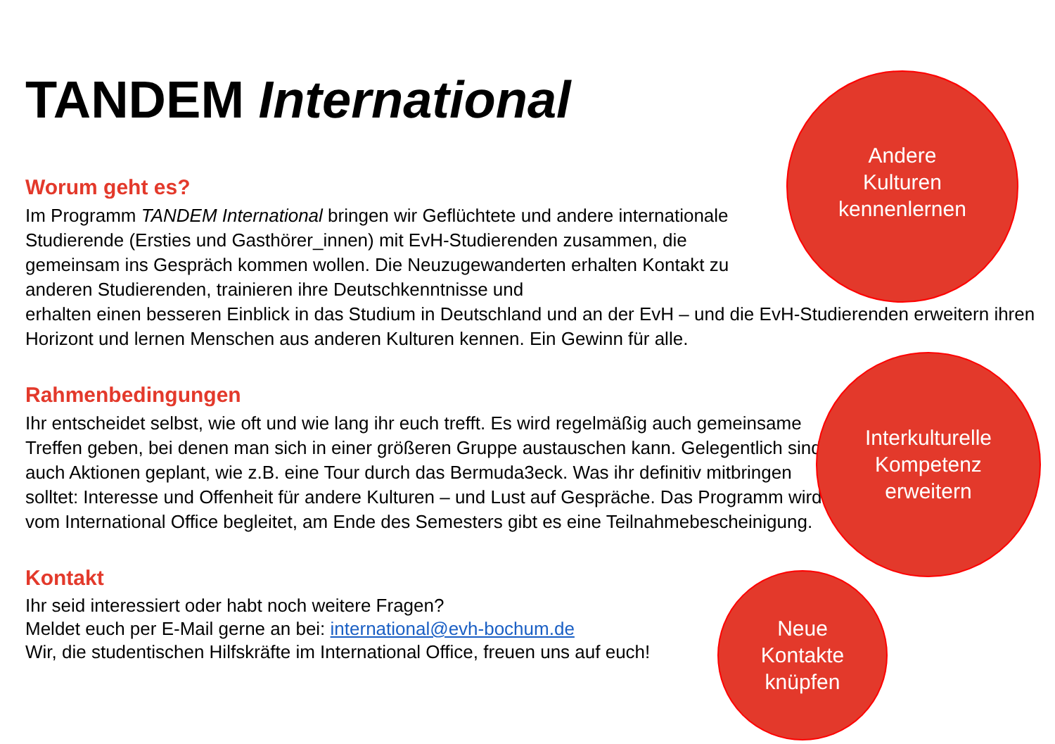TANDEM International
Worum geht es?
Im Programm TANDEM International bringen wir Geflüchtete und andere internationale Studierende (Ersties und Gasthörer_innen) mit EvH-Studierenden zusammen, die gemeinsam ins Gespräch kommen wollen. Die Neuzugewanderten erhalten Kontakt zu anderen Studierenden, trainieren ihre Deutschkenntnisse und
erhalten einen besseren Einblick in das Studium in Deutschland und an der EvH – und die EvH-Studierenden erweitern ihren Horizont und lernen Menschen aus anderen Kulturen kennen. Ein Gewinn für alle.
Rahmenbedingungen
Ihr entscheidet selbst, wie oft und wie lang ihr euch trefft. Es wird regelmäßig auch gemeinsame Treffen geben, bei denen man sich in einer größeren Gruppe austauschen kann. Gelegentlich sind auch Aktionen geplant, wie z.B. eine Tour durch das Bermuda3eck. Was ihr definitiv mitbringen solltet: Interesse und Offenheit für andere Kulturen – und Lust auf Gespräche. Das Programm wird vom International Office begleitet, am Ende des Semesters gibt es eine Teilnahmebescheinigung.
Kontakt
Ihr seid interessiert oder habt noch weitere Fragen?
Meldet euch per E-Mail gerne an bei: international@evh-bochum.de
Wir, die studentischen Hilfskräfte im International Office, freuen uns auf euch!
Andere
Kulturen
kennenlernen
Interkulturelle
Kompetenz
erweitern
Neue
Kontakte
knüpfen